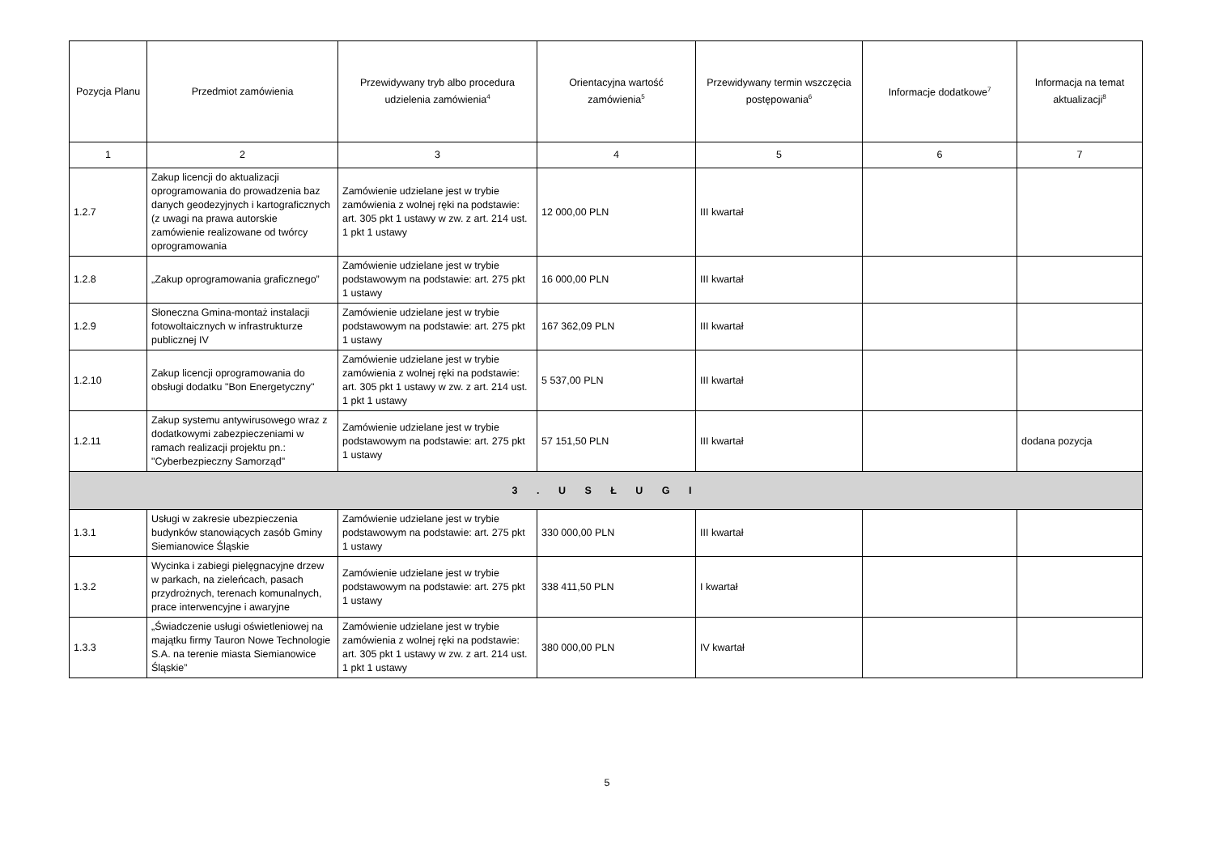| Pozycja Planu | Przedmiot zamówienia | Przewidywany tryb albo procedura udzielenia zamówienia<sup>4</sup> | Orientacyjna wartość zamówienia<sup>5</sup> | Przewidywany termin wszczęcia postępowania<sup>6</sup> | Informacje dodatkowe<sup>7</sup> | Informacja na temat aktualizacji<sup>8</sup> |
| --- | --- | --- | --- | --- | --- | --- |
| 1 | 2 | 3 | 4 | 5 | 6 | 7 |
| 1.2.7 | Zakup licencji do aktualizacji oprogramowania do prowadzenia baz danych geodezyjnych i kartograficznych (z uwagi na prawa autorskie zamówienie realizowane od twórcy oprogramowania | Zamówienie udzielane jest w trybie zamówienia z wolnej ręki na podstawie: art. 305 pkt 1 ustawy w zw. z art. 214 ust. 1 pkt 1 ustawy | 12 000,00 PLN | III kwartał | | |
| 1.2.8 | „Zakup oprogramowania graficznego” | Zamówienie udzielane jest w trybie podstawowym na podstawie: art. 275 pkt 1 ustawy | 16 000,00 PLN | III kwartał | | |
| 1.2.9 | Słoneczna Gmina-montaż instalacji fotowoltaicznych w infrastrukturze publicznej IV | Zamówienie udzielane jest w trybie podstawowym na podstawie: art. 275 pkt 1 ustawy | 167 362,09 PLN | III kwartał | | |
| 1.2.10 | Zakup licencji oprogramowania do obsługi dodatku "Bon Energetyczny" | Zamówienie udzielane jest w trybie zamówienia z wolnej ręki na podstawie: art. 305 pkt 1 ustawy w zw. z art. 214 ust. 1 pkt 1 ustawy | 5 537,00 PLN | III kwartał | | |
| 1.2.11 | Zakup systemu antywirusowego wraz z dodatkowymi zabezpieczeniami w ramach realizacji projektu pn.: "Cyberbezpieczny Samorząd" | Zamówienie udzielane jest w trybie podstawowym na podstawie: art. 275 pkt 1 ustawy | 57 151,50 PLN | III kwartał | | dodana pozycja |
| 3 . U S Ł U G I | | | | | | |
| 1.3.1 | Usługi w zakresie ubezpieczenia budynków stanowiących zasób Gminy Siemianowice Śląskie | Zamówienie udzielane jest w trybie podstawowym na podstawie: art. 275 pkt 1 ustawy | 330 000,00 PLN | III kwartał | | |
| 1.3.2 | Wycinka i zabiegi pielęgnacyjne drzew w parkach, na zieleńcach, pasach przydrożnych, terenach komunalnych, prace interwencyjne i awaryjne | Zamówienie udzielane jest w trybie podstawowym na podstawie: art. 275 pkt 1 ustawy | 338 411,50 PLN | I kwartał | | |
| 1.3.3 | „Świadczenie usługi oświetleniowej na majątku firmy Tauron Nowe Technologie S.A. na terenie miasta Siemianowice Śląskie” | Zamówienie udzielane jest w trybie zamówienia z wolnej ręki na podstawie: art. 305 pkt 1 ustawy w zw. z art. 214 ust. 1 pkt 1 ustawy | 380 000,00 PLN | IV kwartał | | |
5